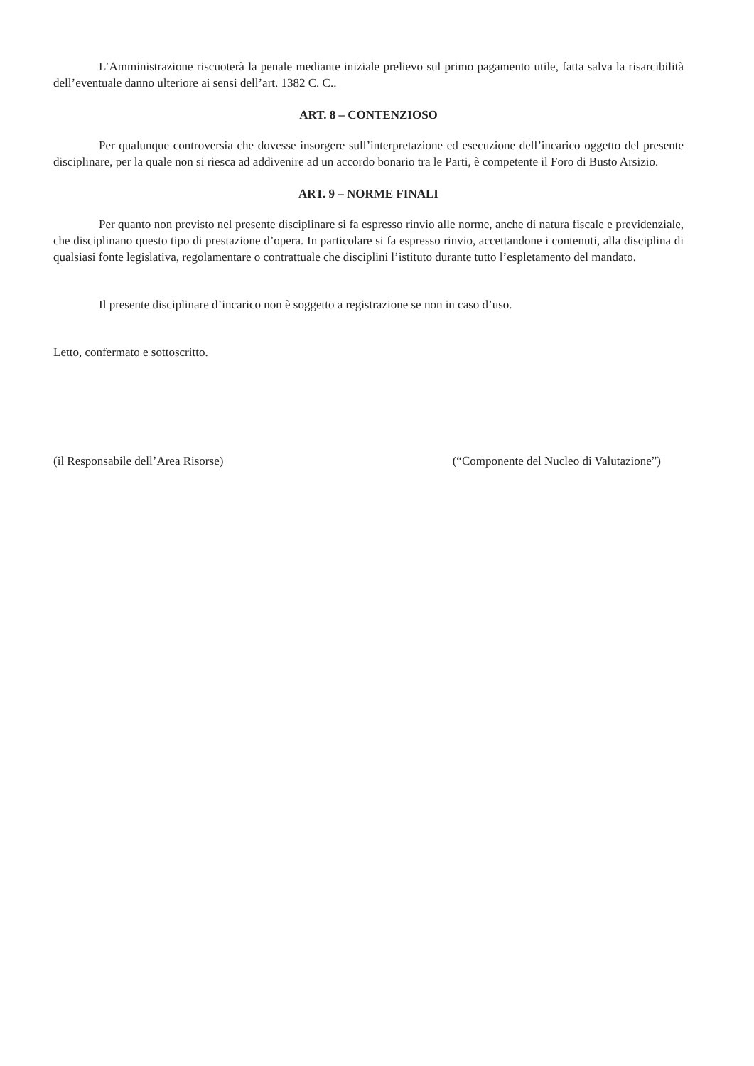L’Amministrazione riscuoterà la penale mediante iniziale prelievo sul primo pagamento utile, fatta salva la risarcibilità dell’eventuale danno ulteriore ai sensi dell’art. 1382 C. C..
ART. 8 – CONTENZIOSO
Per qualunque controversia che dovesse insorgere sull’interpretazione ed esecuzione dell’incarico oggetto del presente disciplinare, per la quale non si riesca ad addivenire ad un accordo bonario tra le Parti, è competente il Foro di Busto Arsizio.
ART. 9 – NORME FINALI
Per quanto non previsto nel presente disciplinare si fa espresso rinvio alle norme, anche di natura fiscale e previdenziale, che disciplinano questo tipo di prestazione d’opera. In particolare si fa espresso rinvio, accettandone i contenuti, alla disciplina di qualsiasi fonte legislativa, regolamentare o contrattuale che disciplini l’istituto durante tutto l’espletamento del mandato.
Il presente disciplinare d’incarico non è soggetto a registrazione se non in caso d’uso.
Letto, confermato e sottoscritto.
(il Responsabile dell’Area Risorse) (“Componente del Nucleo di Valutazione”)